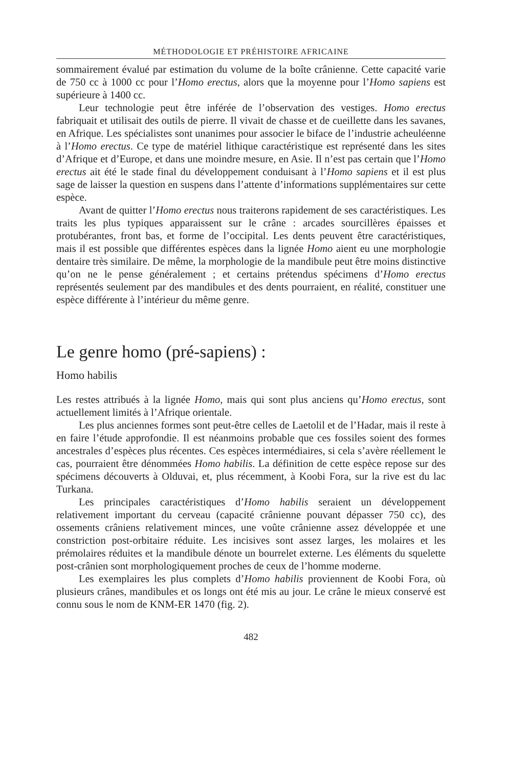MÉTHODOLOGIE ET PRÉHISTOIRE AFRICAINE
sommairement évalué par estimation du volume de la boîte crânienne. Cette capacité varie de 750 cc à 1000 cc pour l’Homo erectus, alors que la moyenne pour l’Homo sapiens est supérieure à 1400 cc.
Leur technologie peut être inférée de l’observation des vestiges. Homo erectus fabriquait et utilisait des outils de pierre. Il vivait de chasse et de cueillette dans les savanes, en Afrique. Les spécialistes sont unanimes pour associer le biface de l’industrie acheuléenne à l’Homo erectus. Ce type de matériel lithique caractéristique est représenté dans les sites d’Afrique et d’Europe, et dans une moindre mesure, en Asie. Il n’est pas certain que l’Homo erectus ait été le stade final du développement conduisant à l’Homo sapiens et il est plus sage de laisser la question en suspens dans l’attente d’informations supplémentaires sur cette espèce.
Avant de quitter l’Homo erectus nous traiterons rapidement de ses caractéristiques. Les traits les plus typiques apparaissent sur le crâne : arcades sourcillères épaisses et protubérantes, front bas, et forme de l’occipital. Les dents peuvent être caractéristiques, mais il est possible que différentes espèces dans la lignée Homo aient eu une morphologie dentaire très similaire. De même, la morphologie de la mandibule peut être moins distinctive qu’on ne le pense généralement ; et certains prétendus spécimens d’Homo erectus représentés seulement par des mandibules et des dents pourraient, en réalité, constituer une espèce différente à l’intérieur du même genre.
Le genre homo (pré-sapiens) :
Homo habilis
Les restes attribués à la lignée Homo, mais qui sont plus anciens qu’Homo erectus, sont actuellement limités à l’Afrique orientale.
Les plus anciennes formes sont peut-être celles de Laetolil et de l’Hadar, mais il reste à en faire l’étude approfondie. Il est néanmoins probable que ces fossiles soient des formes ancestrales d’espèces plus récentes. Ces espèces intermédiaires, si cela s’avère réellement le cas, pourraient être dénommées Homo habilis. La définition de cette espèce repose sur des spécimens découverts à Olduvai, et, plus récemment, à Koobi Fora, sur la rive est du lac Turkana.
Les principales caractéristiques d’Homo habilis seraient un développement relativement important du cerveau (capacité crânienne pouvant dépasser 750 cc), des ossements crâniens relativement minces, une voûte crânienne assez développée et une constriction post-orbitaire réduite. Les incisives sont assez larges, les molaires et les prémolaires réduites et la mandibule dénote un bourrelet externe. Les éléments du squelette post-crânien sont morphologiquement proches de ceux de l’homme moderne.
Les exemplaires les plus complets d’Homo habilis proviennent de Koobi Fora, où plusieurs crânes, mandibules et os longs ont été mis au jour. Le crâne le mieux conservé est connu sous le nom de KNM-ER 1470 (fig. 2).
482